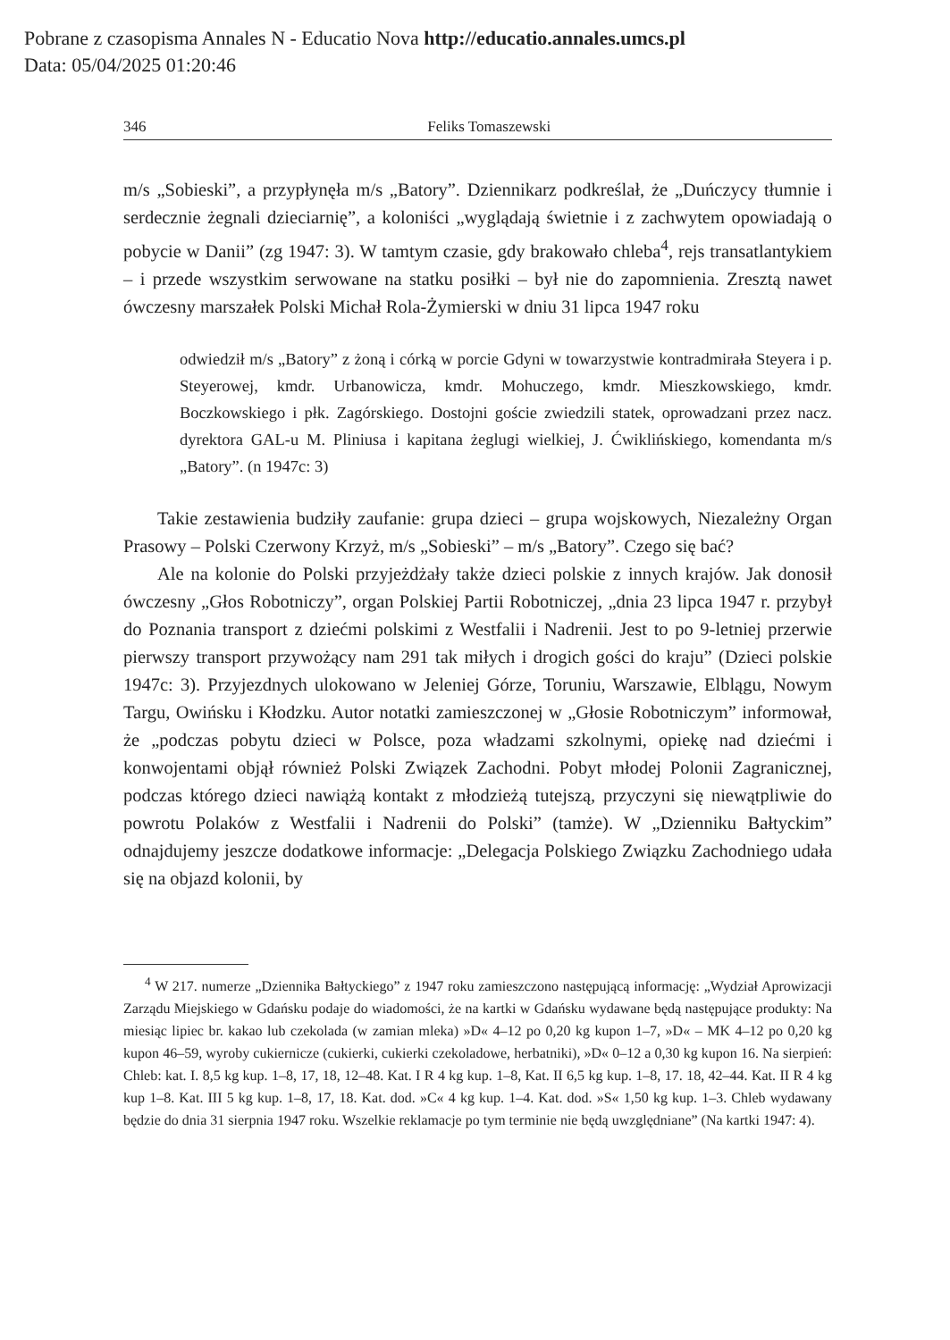Pobrane z czasopisma Annales N - Educatio Nova http://educatio.annales.umcs.pl
Data: 05/04/2025 01:20:46
346 Feliks Tomaszewski
m/s „Sobieski”, a przypłynęła m/s „Batory”. Dziennikarz podkreślał, że „Duńczycy tłumnie i serdecznie żegnali dzieciarnię”, a koloniści „wyglądają świetnie i z zachwytem opowiadają o pobycie w Danii” (zg 1947: 3). W tamtym czasie, gdy brakowało chleba<sup>4</sup>, rejs transatlantykiem – i przede wszystkim serwowane na statku posiłki – był nie do zapomnienia. Zresztą nawet ówczesny marszałek Polski Michał Rola-Żymierski w dniu 31 lipca 1947 roku
odwiedził m/s „Batory” z żoną i córką w porcie Gdyni w towarzystwie kontradmirała Steyera i p. Steyerowej, kmdr. Urbanowicza, kmdr. Mohuczego, kmdr. Mieszkowskiego, kmdr. Boczkowskiego i płk. Zagórskiego. Dostojni goście zwiedzili statek, oprowadzani przez nacz. dyrektora GAL-u M. Pliniusa i kapitana żeglugi wielkiej, J. Ćwiklińskiego, komendanta m/s „Batory”. (n 1947c: 3)
Takie zestawienia budziły zaufanie: grupa dzieci – grupa wojskowych, Niezależny Organ Prasowy – Polski Czerwony Krzyż, m/s „Sobieski” – m/s „Batory”. Czego się bać?
Ale na kolonie do Polski przyjeżdżały także dzieci polskie z innych krajów. Jak donosił ówczesny „Głos Robotniczy”, organ Polskiej Partii Robotniczej, „dnia 23 lipca 1947 r. przybył do Poznania transport z dziećmi polskimi z Westfalii i Nadrenii. Jest to po 9-letniej przerwie pierwszy transport przywożący nam 291 tak miłych i drogich gości do kraju” (Dzieci polskie 1947c: 3). Przyjezdnych ulokowano w Jeleniej Górze, Toruniu, Warszawie, Elblągu, Nowym Targu, Owińsku i Kłodzku. Autor notatki zamieszczonej w „Głosie Robotniczym” informował, że „podczas pobytu dzieci w Polsce, poza władzami szkolnymi, opiekę nad dziećmi i konwojentami objął również Polski Związek Zachodni. Pobyt młodej Polonii Zagranicznej, podczas którego dzieci nawiążą kontakt z młodzieżą tutejszą, przyczyni się niewątpliwie do powrotu Polaków z Westfalii i Nadrenii do Polski” (tamże). W „Dzienniku Bałtyckim” odnajdujemy jeszcze dodatkowe informacje: „Delegacja Polskiego Związku Zachodniego udała się na objazd kolonii, by
<sup>4</sup> W 217. numerze „Dziennika Bałtyckiego” z 1947 roku zamieszczono następującą informację: „Wydział Aprowizacji Zarządu Miejskiego w Gdańsku podaje do wiadomości, że na kartki w Gdańsku wydawane będą następujące produkty: Na miesiąc lipiec br. kakao lub czekolada (w zamian mleka) »D« 4–12 po 0,20 kg kupon 1–7, »D« – MK 4–12 po 0,20 kg kupon 46–59, wyroby cukiernicze (cukierki, cukierki czekoladowe, herbatniki), »D« 0–12 a 0,30 kg kupon 16. Na sierpień: Chleb: kat. I. 8,5 kg kup. 1–8, 17, 18, 12–48. Kat. I R 4 kg kup. 1–8, Kat. II 6,5 kg kup. 1–8, 17. 18, 42–44. Kat. II R 4 kg kup 1–8. Kat. III 5 kg kup. 1–8, 17, 18. Kat. dod. »C« 4 kg kup. 1–4. Kat. dod. »S« 1,50 kg kup. 1–3. Chleb wydawany będzie do dnia 31 sierpnia 1947 roku. Wszelkie reklamacje po tym terminie nie będą uwzględniane” (Na kartki 1947: 4).